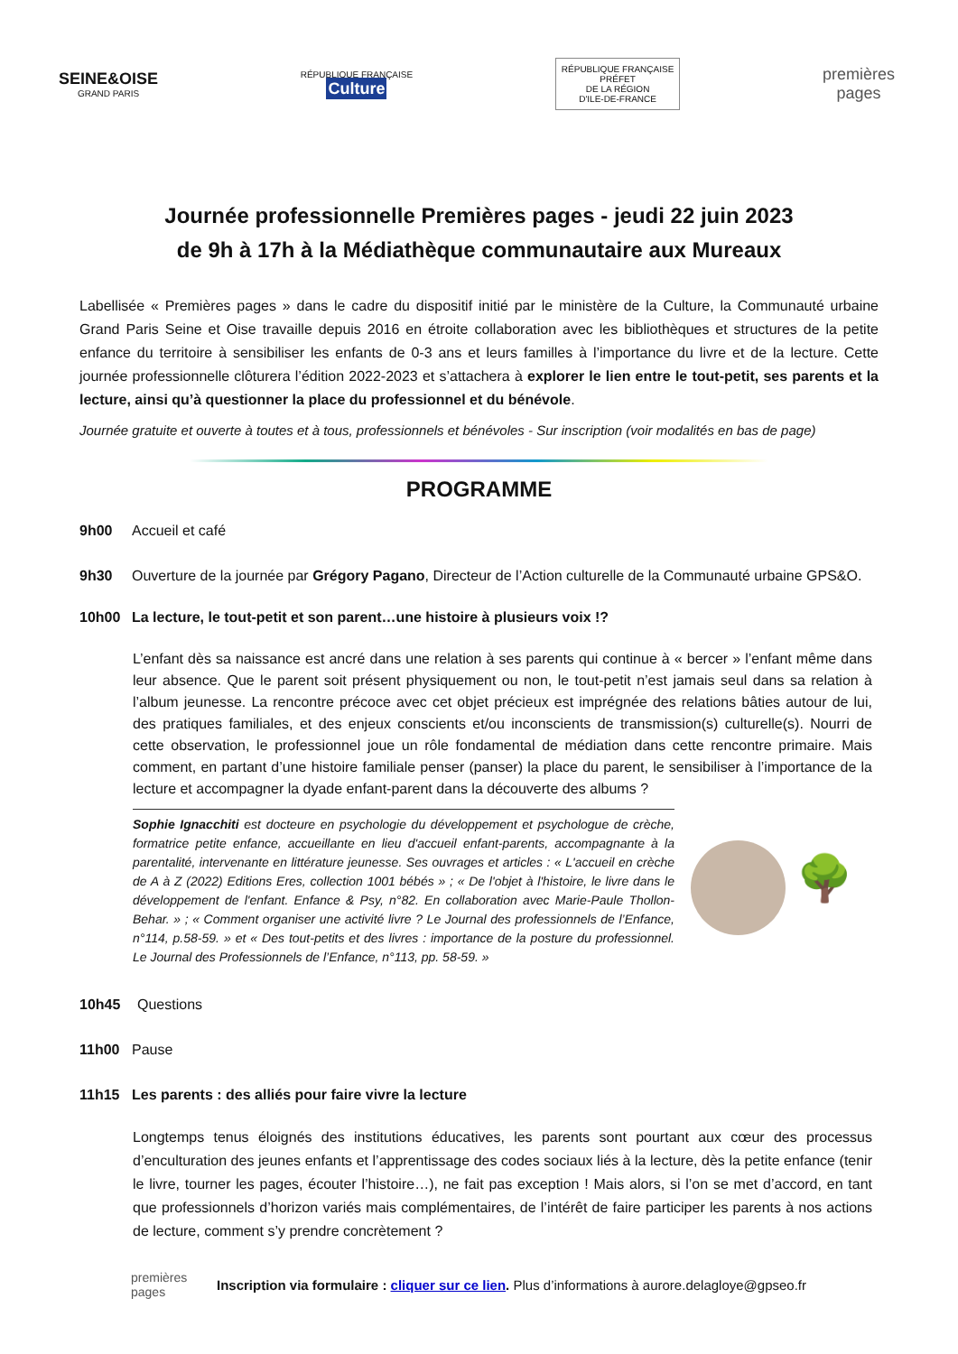SEINE&OISE
GRAND PARIS
RÉPUBLIQUE FRANÇAISE
Culture
RÉPUBLIQUE FRANÇAISE
PRÉFET
DE LA RÉGION
D'ILE-DE-FRANCE
premières
pages
Journée professionnelle Premières pages - jeudi 22 juin 2023
de 9h à 17h à la Médiathèque communautaire aux Mureaux
Labellisée « Premières pages » dans le cadre du dispositif initié par le ministère de la Culture, la Communauté urbaine Grand Paris Seine et Oise travaille depuis 2016 en étroite collaboration avec les bibliothèques et structures de la petite enfance du territoire à sensibiliser les enfants de 0-3 ans et leurs familles à l’importance du livre et de la lecture. Cette journée professionnelle clôturera l’édition 2022-2023 et s’attachera à explorer le lien entre le tout-petit, ses parents et la lecture, ainsi qu’à questionner la place du professionnel et du bénévole.
Journée gratuite et ouverte à toutes et à tous, professionnels et bénévoles - Sur inscription (voir modalités en bas de page)
PROGRAMME
9h00 Accueil et café
9h30 Ouverture de la journée par Grégory Pagano, Directeur de l’Action culturelle de la Communauté urbaine GPS&O.
10h00 La lecture, le tout-petit et son parent…une histoire à plusieurs voix !?
L’enfant dès sa naissance est ancré dans une relation à ses parents qui continue à « bercer » l’enfant même dans leur absence. Que le parent soit présent physiquement ou non, le tout-petit n’est jamais seul dans sa relation à l’album jeunesse. La rencontre précoce avec cet objet précieux est imprégnée des relations bâties autour de lui, des pratiques familiales, et des enjeux conscients et/ou inconscients de transmission(s) culturelle(s). Nourri de cette observation, le professionnel joue un rôle fondamental de médiation dans cette rencontre primaire. Mais comment, en partant d’une histoire familiale penser (panser) la place du parent, le sensibiliser à l’importance de la lecture et accompagner la dyade enfant-parent dans la découverte des albums ?
Sophie Ignacchiti est docteure en psychologie du développement et psychologue de crèche, formatrice petite enfance, accueillante en lieu d'accueil enfant-parents, accompagnante à la parentalité, intervenante en littérature jeunesse. Ses ouvrages et articles : « L'accueil en crèche de A à Z (2022) Editions Eres, collection 1001 bébés » ; « De l'objet à l'histoire, le livre dans le développement de l'enfant. Enfance & Psy, n°82. En collaboration avec Marie-Paule Thollon-Behar. » ; « Comment organiser une activité livre ? Le Journal des professionnels de l’Enfance, n°114, p.58-59. » et « Des tout-petits et des livres : importance de la posture du professionnel. Le Journal des Professionnels de l’Enfance, n°113, pp. 58-59. »
🌳
10h45 Questions
11h00 Pause
11h15 Les parents : des alliés pour faire vivre la lecture
Longtemps tenus éloignés des institutions éducatives, les parents sont pourtant aux cœur des processus d’enculturation des jeunes enfants et l’apprentissage des codes sociaux liés à la lecture, dès la petite enfance (tenir le livre, tourner les pages, écouter l’histoire…), ne fait pas exception ! Mais alors, si l’on se met d’accord, en tant que professionnels d’horizon variés mais complémentaires, de l’intérêt de faire participer les parents à nos actions de lecture, comment s’y prendre concrètement ?
premières pages Inscription via formulaire : cliquer sur ce lien. Plus d’informations à aurore.delagloye@gpseo.fr